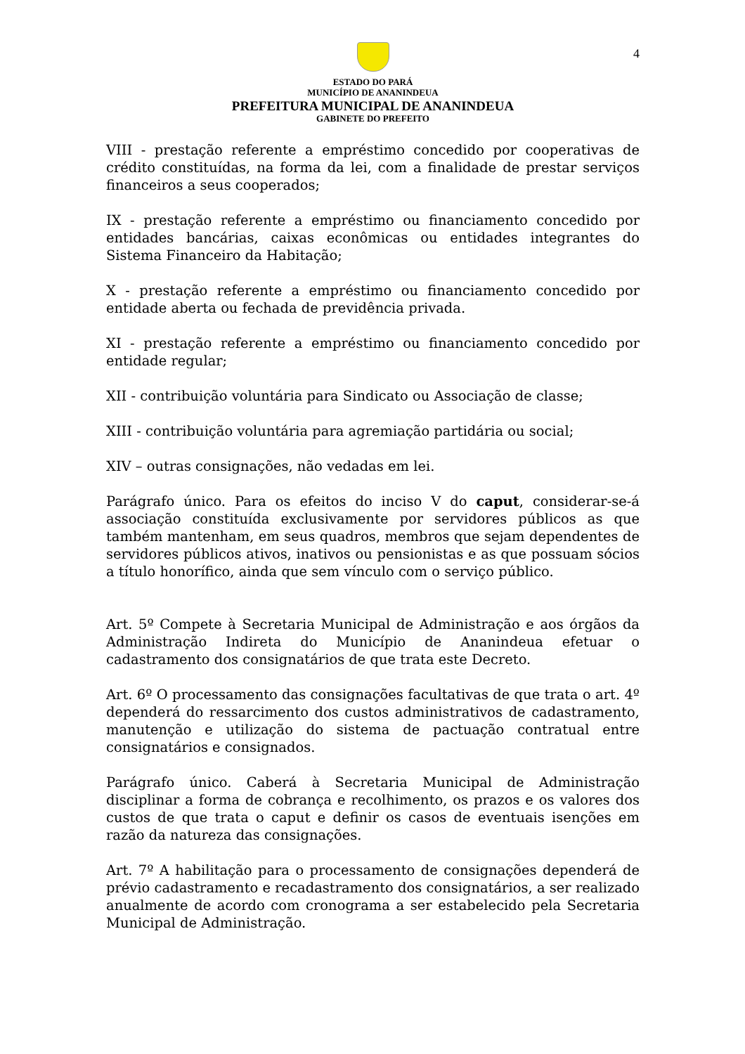4
ESTADO DO PARÁ
MUNICÍPIO DE ANANINDEUA
PREFEITURA MUNICIPAL DE ANANINDEUA
GABINETE DO PREFEITO
VIII - prestação referente a empréstimo concedido por cooperativas de crédito constituídas, na forma da lei, com a finalidade de prestar serviços financeiros a seus cooperados;
IX - prestação referente a empréstimo ou financiamento concedido por entidades bancárias, caixas econômicas ou entidades integrantes do Sistema Financeiro da Habitação;
X - prestação referente a empréstimo ou financiamento concedido por entidade aberta ou fechada de previdência privada.
XI - prestação referente a empréstimo ou financiamento concedido por entidade regular;
XII - contribuição voluntária para Sindicato ou Associação de classe;
XIII - contribuição voluntária para agremiação partidária ou social;
XIV – outras consignações, não vedadas em lei.
Parágrafo único. Para os efeitos do inciso V do caput, considerar-se-á associação constituída exclusivamente por servidores públicos as que também mantenham, em seus quadros, membros que sejam dependentes de servidores públicos ativos, inativos ou pensionistas e as que possuam sócios a título honorífico, ainda que sem vínculo com o serviço público.
Art. 5º Compete à Secretaria Municipal de Administração e aos órgãos da Administração Indireta do Município de Ananindeua efetuar o cadastramento dos consignatários de que trata este Decreto.
Art. 6º O processamento das consignações facultativas de que trata o art. 4º dependerá do ressarcimento dos custos administrativos de cadastramento, manutenção e utilização do sistema de pactuação contratual entre consignatários e consignados.
Parágrafo único. Caberá à Secretaria Municipal de Administração disciplinar a forma de cobrança e recolhimento, os prazos e os valores dos custos de que trata o caput e definir os casos de eventuais isenções em razão da natureza das consignações.
Art. 7º A habilitação para o processamento de consignações dependerá de prévio cadastramento e recadastramento dos consignatários, a ser realizado anualmente de acordo com cronograma a ser estabelecido pela Secretaria Municipal de Administração.